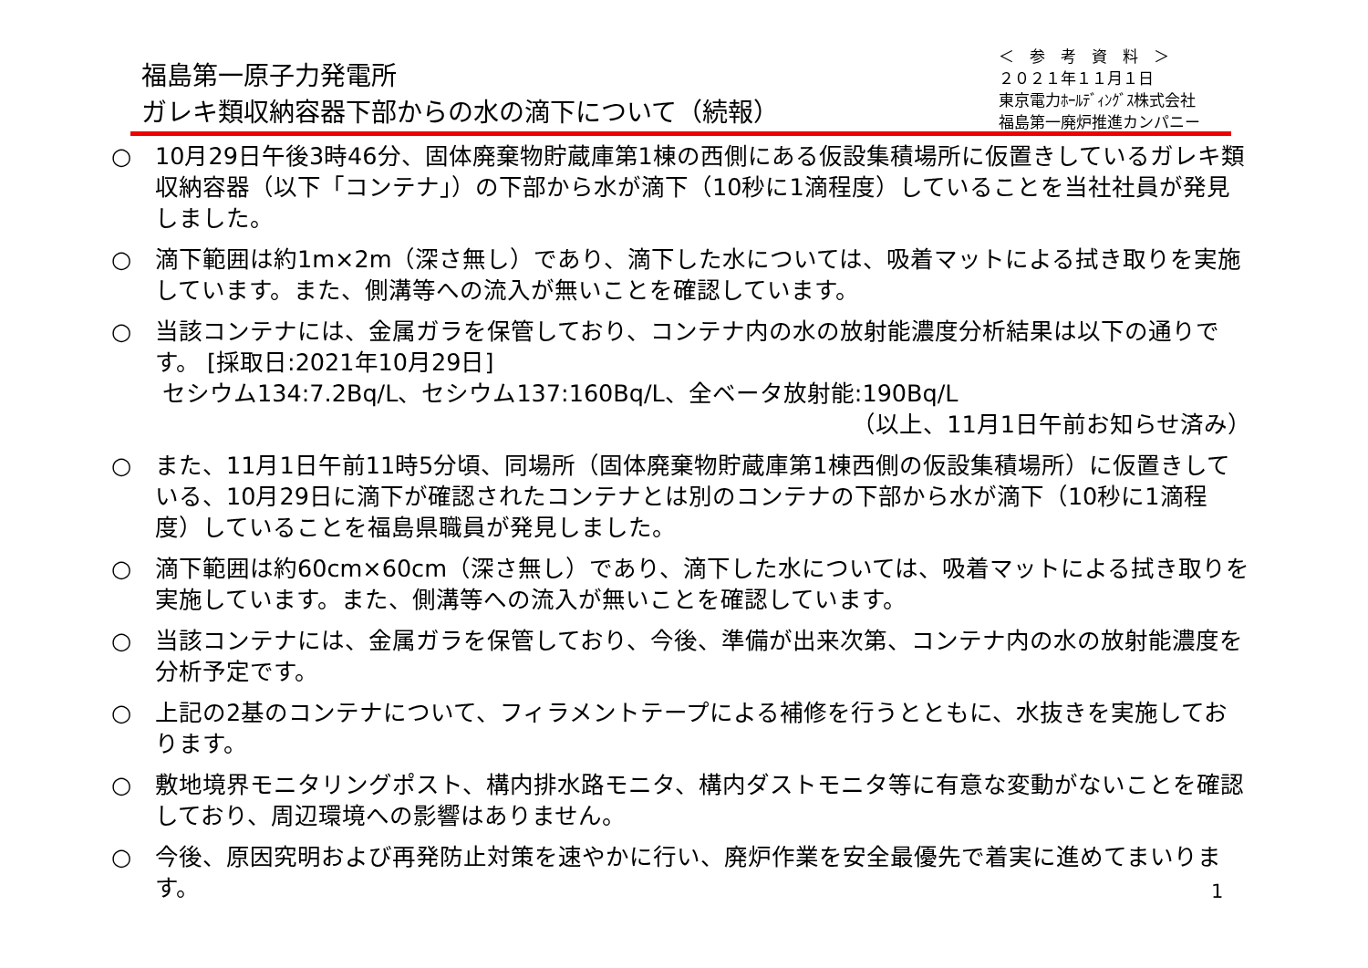福島第一原子力発電所
ガレキ類収納容器下部からの水の滴下について（続報）
＜　参　考　資　料　＞
２０２１年１１月１日
東京電力ﾎｰﾙﾃﾞｨﾝｸﾞｽ株式会社
福島第一廃炉推進カンパニー
○ 10月29日午後3時46分、固体廃棄物貯蔵庫第1棟の西側にある仮設集積場所に仮置きしているガレキ類収納容器（以下「コンテナ」）の下部から水が滴下（10秒に1滴程度）していることを当社社員が発見しました。
○ 滴下範囲は約1m×2m（深さ無し）であり、滴下した水については、吸着マットによる拭き取りを実施しています。また、側溝等への流入が無いことを確認しています。
○ 当該コンテナには、金属ガラを保管しており、コンテナ内の水の放射能濃度分析結果は以下の通りです。 [採取日:2021年10月29日]
セシウム134:7.2Bq/L、セシウム137:160Bq/L、全ベータ放射能:190Bq/L
（以上、11月1日午前お知らせ済み）
○ また、11月1日午前11時5分頃、同場所（固体廃棄物貯蔵庫第1棟西側の仮設集積場所）に仮置きしている、10月29日に滴下が確認されたコンテナとは別のコンテナの下部から水が滴下（10秒に1滴程度）していることを福島県職員が発見しました。
○ 滴下範囲は約60cm×60cm（深さ無し）であり、滴下した水については、吸着マットによる拭き取りを実施しています。また、側溝等への流入が無いことを確認しています。
○ 当該コンテナには、金属ガラを保管しており、今後、準備が出来次第、コンテナ内の水の放射能濃度を分析予定です。
○ 上記の2基のコンテナについて、フィラメントテープによる補修を行うとともに、水抜きを実施しております。
○ 敷地境界モニタリングポスト、構内排水路モニタ、構内ダストモニタ等に有意な変動がないことを確認しており、周辺環境への影響はありません。
○ 今後、原因究明および再発防止対策を速やかに行い、廃炉作業を安全最優先で着実に進めてまいります。
1